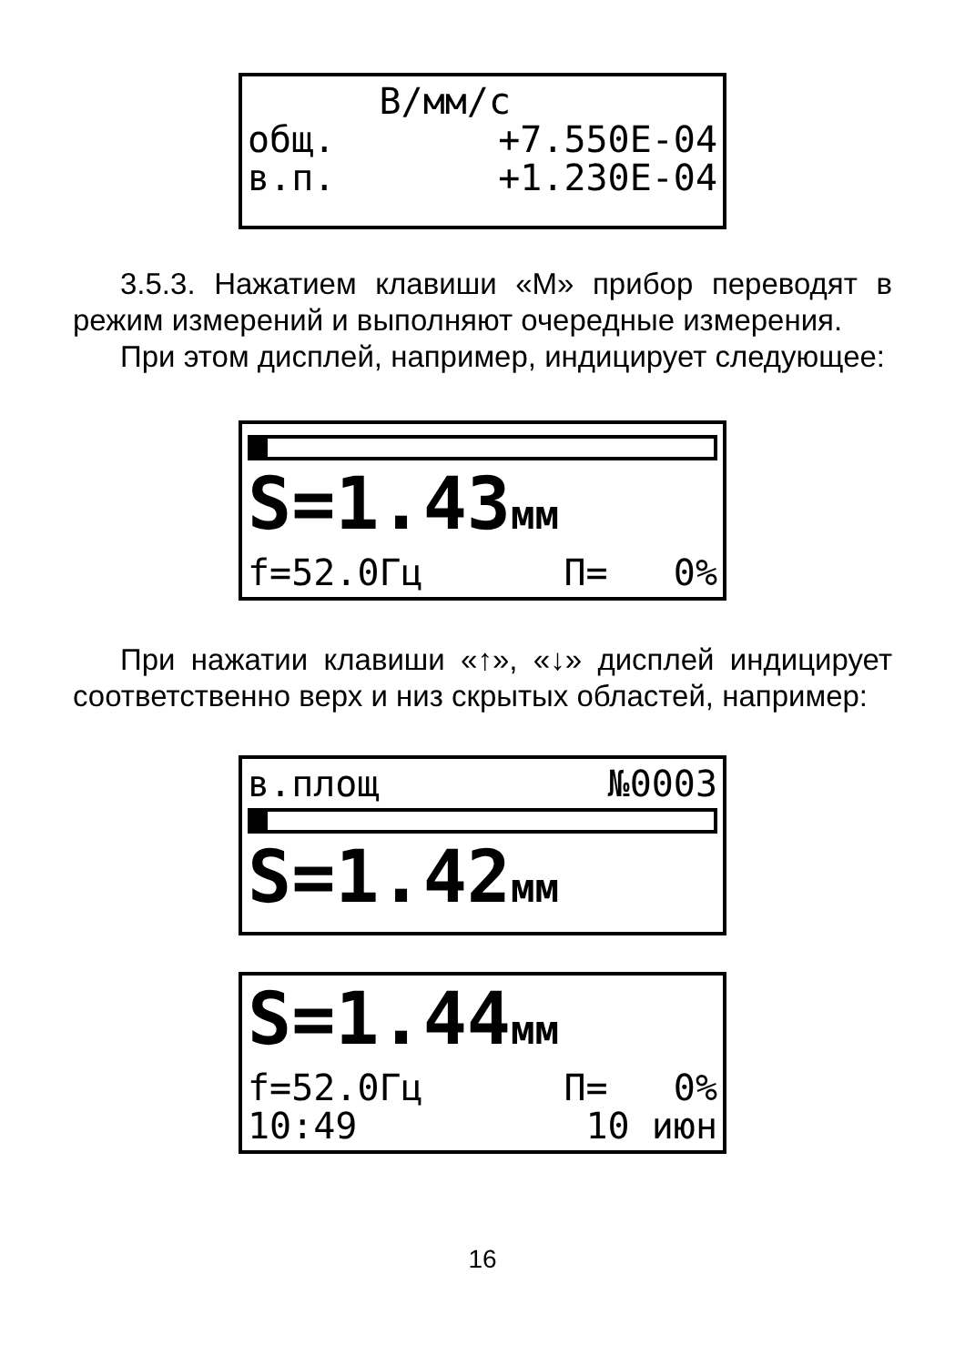В/мм/с
общ. +7.550E-04
в.п. +1.230E-04
3.5.3. Нажатием клавиши «М» прибор переводят в режим измерений и выполняют очередные измерения.
При этом дисплей, например, индицирует следующее:
S=1.43мм
f=52.0Гц П= 0%
При нажатии клавиши «↑», «↓» дисплей индицирует соответственно верх и низ скрытых областей, например:
в.площ №0003
S=1.42мм
S=1.44мм
f=52.0Гц П= 0%
10:49 10 июн
16